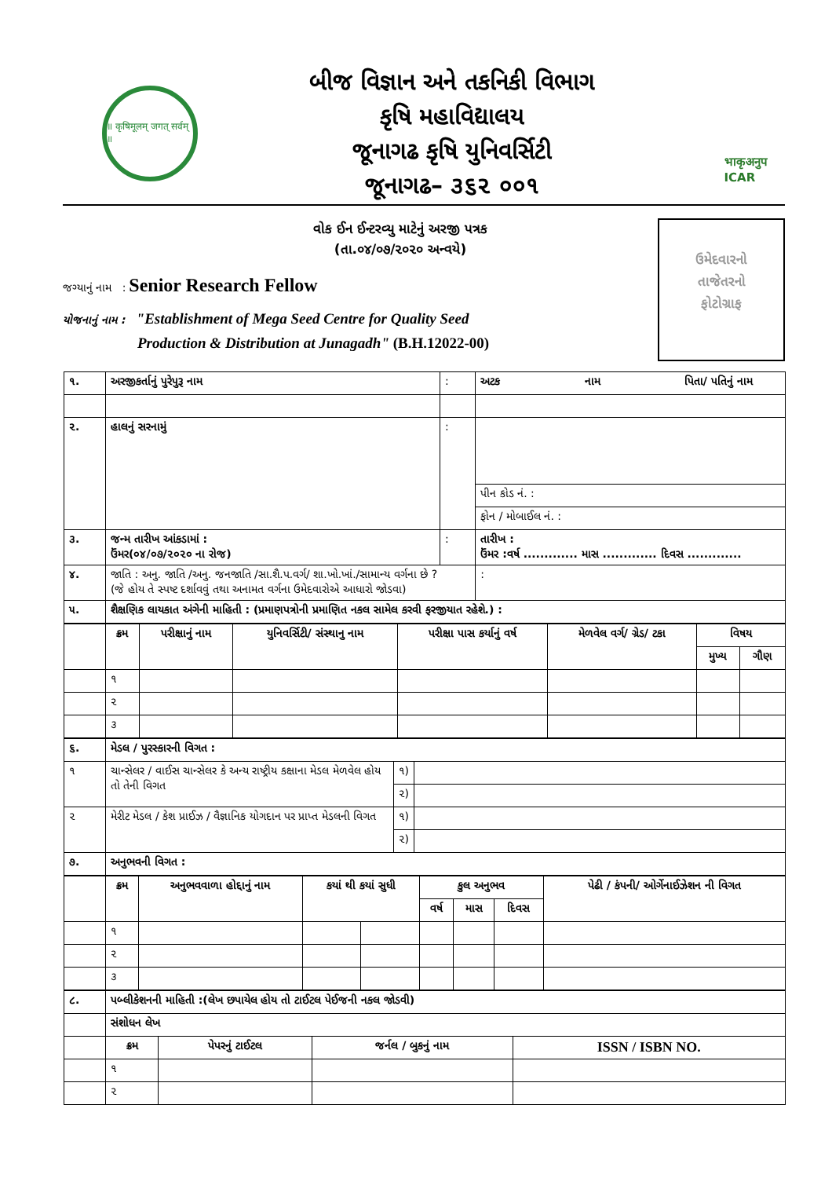॥ कृषिमूलम् जगत् सर्वम् ॥
બીજ વિજ્ઞાન અને તકનિકી વિભાગ
કૃષિ મહાવિદ્યાલય
જૂનાગઢ કૃષિ યુનિવર્સિટી
જૂનાગઢ– ૩૬૨ ૦૦૧
भाकृअनुप
ICAR
ઉમેદવારનો
તાજેતરનો
ફોટોગ્રાફ
વોક ઈન ઈન્ટરવ્યુ માટેનું અરજી પત્રક
(તા.૦૪/૦૭/૨૦૨૦ અન્વયે)
જગ્યાનું નામ : Senior Research Fellow
યોજનાનું નામ : "Establishment of Mega Seed Centre for Quality Seed
Production & Distribution at Junagadh" (B.H.12022-00)
| ૧. | અરજીકર્તાનું પુરેપુરૂ નામ | : | અટક નામ પિતા/ પતિનું નામ |
| ૨. | હાલનું સરનામું | : | |
| | | | પીન કોડ નં. : |
| | | | ફોન / મોબાઈલ નં. : |
| ૩. | જન્મ તારીખ આંકડામાં : ઉંમર(૦૪/૦૭/૨૦૨૦ ના રોજ) | : | તારીખ : ઉંમર :વર્ષ ............. માસ ............. દિવસ ............. |
| ૪. | જાતિ : અનુ. જાતિ /અનુ. જનજાતિ /સા.શૈ.પ.વર્ગ/ શા.ખો.ખાં./સામાન્ય વર્ગના છે ? (જે હોય તે સ્પષ્ટ દર્શાવવું તથા અનામત વર્ગના ઉમેદવારોએ આધારો જોડવા) | | : |
| ૫. | શૈક્ષણિક લાયકાત અંગેની માહિતી : (પ્રમાણપત્રોની પ્રમાણિત નકલ સામેલ કરવી ફરજીયાત રહેશે.) : | | |
| | ક્રમ | પરીક્ષાનું નામ | યુનિવર્સિટી/ સંસ્થાનુ નામ | પરીક્ષા પાસ કર્યાનું વર્ષ | મેળવેલ વર્ગ/ ગ્રેડ/ ટકા | વિષય | |
| --- | --- | --- | --- | --- | --- | --- | --- |
| | | | | | | મુખ્ય | ગૌણ |
| | ૧ | | | | | | |
| | ૨ | | | | | | |
| | ૩ | | | | | | |
| ૬. | મેડલ / પુરસ્કારની વિગત : | | |
| ૧ | ચાન્સેલર / વાઈસ ચાન્સેલર કે અન્ય રાષ્ટ્રીય કક્ષાના મેડલ મેળવેલ હોય તો તેની વિગત | ૧) | |
| | | ૨) | |
| ૨ | મેરીટ મેડલ / કેશ પ્રાઈઝ / વૈજ્ઞાનિક યોગદાન પર પ્રાપ્ત મેડલની વિગત | ૧) | |
| | | ૨) | |
| ૭. | અનુભવની વિગત : | | |
| | ક્રમ | અનુભવવાળા હોદ્દાનું નામ | કયાં થી કયાં સુધી | | કુલ અનુભવ | | | પેઢી / કંપની/ ઓર્ગેનાઈઝેશન ની વિગત |
| --- | --- | --- | --- | --- | --- | --- | --- | --- |
| | | | | | વર્ષ | માસ | દિવસ | |
| | ૧ | | | | | | | |
| | ૨ | | | | | | | |
| | ૩ | | | | | | | |
| ૮. | પબ્લીકેશનની માહિતી :(લેખ છપાયેલ હોય તો ટાઈટલ પેઈજની નકલ જોડવી) | | | |
| | સંશોધન લેખ | | | |
| | ક્રમ | પેપરનું ટાઈટલ | જર્નલ / બુકનું નામ | ISSN / ISBN NO. |
| | ૧ | | | |
| | ૨ | | | |